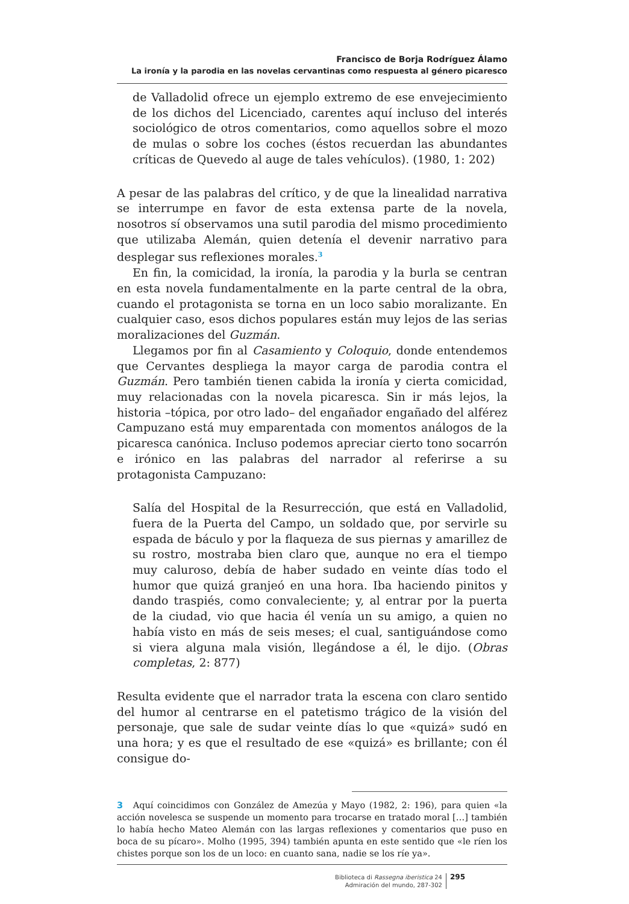Francisco de Borja Rodríguez Álamo
La ironía y la parodia en las novelas cervantinas como respuesta al género picaresco
de Valladolid ofrece un ejemplo extremo de ese envejecimiento de los dichos del Licenciado, carentes aquí incluso del interés sociológico de otros comentarios, como aquellos sobre el mozo de mulas o sobre los coches (éstos recuerdan las abundantes críticas de Quevedo al auge de tales vehículos). (1980, 1: 202)
A pesar de las palabras del crítico, y de que la linealidad narrativa se interrumpe en favor de esta extensa parte de la novela, nosotros sí observamos una sutil parodia del mismo procedimiento que utilizaba Alemán, quien detenía el devenir narrativo para desplegar sus reflexiones morales.<sup>3</sup>
En fin, la comicidad, la ironía, la parodia y la burla se centran en esta novela fundamentalmente en la parte central de la obra, cuando el protagonista se torna en un loco sabio moralizante. En cualquier caso, esos dichos populares están muy lejos de las serias moralizaciones del Guzmán.
Llegamos por fin al Casamiento y Coloquio, donde entendemos que Cervantes despliega la mayor carga de parodia contra el Guzmán. Pero también tienen cabida la ironía y cierta comicidad, muy relacionadas con la novela picaresca. Sin ir más lejos, la historia –tópica, por otro lado– del engañador engañado del alférez Campuzano está muy emparentada con momentos análogos de la picaresca canónica. Incluso podemos apreciar cierto tono socarrón e irónico en las palabras del narrador al referirse a su protagonista Campuzano:
Salía del Hospital de la Resurrección, que está en Valladolid, fuera de la Puerta del Campo, un soldado que, por servirle su espada de báculo y por la flaqueza de sus piernas y amarillez de su rostro, mostraba bien claro que, aunque no era el tiempo muy caluroso, debía de haber sudado en veinte días todo el humor que quizá granjeó en una hora. Iba haciendo pinitos y dando traspiés, como convaleciente; y, al entrar por la puerta de la ciudad, vio que hacia él venía un su amigo, a quien no había visto en más de seis meses; el cual, santiguándose como si viera alguna mala visión, llegándose a él, le dijo. (Obras completas, 2: 877)
Resulta evidente que el narrador trata la escena con claro sentido del humor al centrarse en el patetismo trágico de la visión del personaje, que sale de sudar veinte días lo que «quizá» sudó en una hora; y es que el resultado de ese «quizá» es brillante; con él consigue do-
3 Aquí coincidimos con González de Amezúa y Mayo (1982, 2: 196), para quien «la acción novelesca se suspende un momento para trocarse en tratado moral […] también lo había hecho Mateo Alemán con las largas reflexiones y comentarios que puso en boca de su pícaro». Molho (1995, 394) también apunta en este sentido que «le ríen los chistes porque son los de un loco: en cuanto sana, nadie se los ríe ya».
Biblioteca di Rassegna iberistica 24
Admiración del mundo, 287-302
295